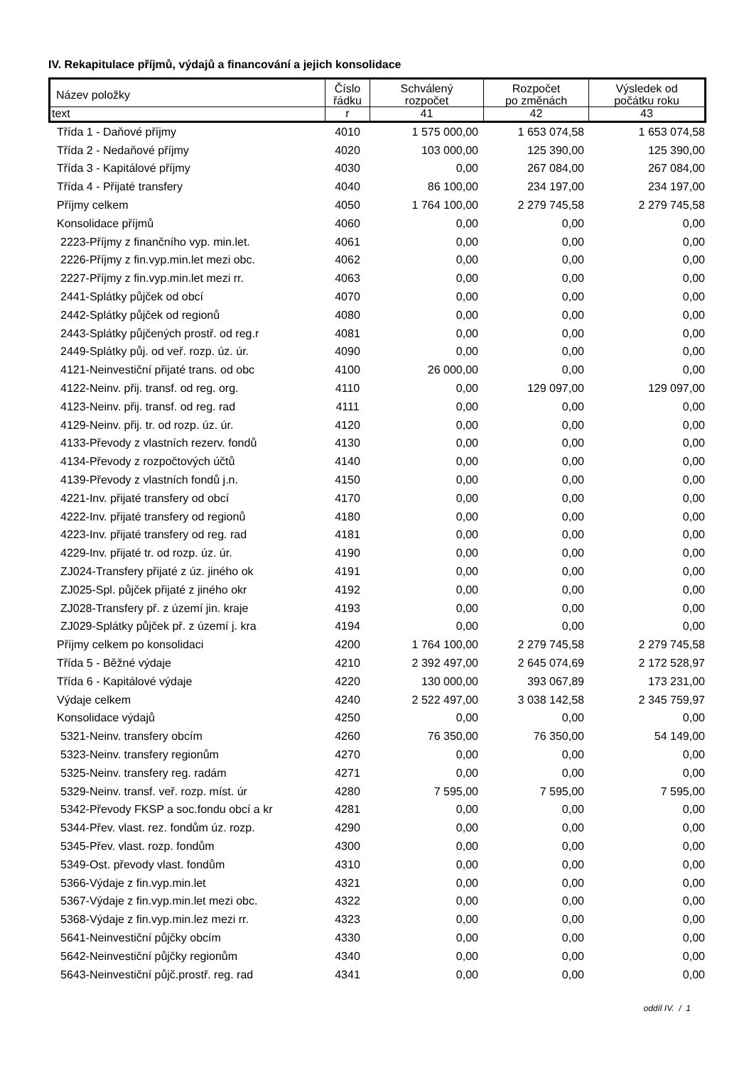IV. Rekapitulace příjmů, výdajů a financování a jejich konsolidace
| Název položky | Číslo řádku | Schválený rozpočet | Rozpočet po změnách | Výsledek od počátku roku |
| text | r | 41 | 42 | 43 |
| Třída 1 - Daňové příjmy | 4010 | 1 575 000,00 | 1 653 074,58 | 1 653 074,58 |
| Třída 2 - Nedaňové příjmy | 4020 | 103 000,00 | 125 390,00 | 125 390,00 |
| Třída 3 - Kapitálové příjmy | 4030 | 0,00 | 267 084,00 | 267 084,00 |
| Třída 4 - Přijaté transfery | 4040 | 86 100,00 | 234 197,00 | 234 197,00 |
| Příjmy celkem | 4050 | 1 764 100,00 | 2 279 745,58 | 2 279 745,58 |
| Konsolidace příjmů | 4060 | 0,00 | 0,00 | 0,00 |
| 2223-Příjmy z finančního vyp. min.let. | 4061 | 0,00 | 0,00 | 0,00 |
| 2226-Příjmy z fin.vyp.min.let mezi obc. | 4062 | 0,00 | 0,00 | 0,00 |
| 2227-Příjmy z fin.vyp.min.let mezi rr. | 4063 | 0,00 | 0,00 | 0,00 |
| 2441-Splátky půjček od obcí | 4070 | 0,00 | 0,00 | 0,00 |
| 2442-Splátky půjček od regionů | 4080 | 0,00 | 0,00 | 0,00 |
| 2443-Splátky půjčených prostř. od reg.r | 4081 | 0,00 | 0,00 | 0,00 |
| 2449-Splátky půj. od veř. rozp. úz. úr. | 4090 | 0,00 | 0,00 | 0,00 |
| 4121-Neinvestiční přijaté trans. od obc | 4100 | 26 000,00 | 0,00 | 0,00 |
| 4122-Neinv. přij. transf. od reg. org. | 4110 | 0,00 | 129 097,00 | 129 097,00 |
| 4123-Neinv. přij. transf. od reg. rad | 4111 | 0,00 | 0,00 | 0,00 |
| 4129-Neinv. přij. tr. od rozp. úz. úr. | 4120 | 0,00 | 0,00 | 0,00 |
| 4133-Převody z vlastních rezerv. fondů | 4130 | 0,00 | 0,00 | 0,00 |
| 4134-Převody z rozpočtových účtů | 4140 | 0,00 | 0,00 | 0,00 |
| 4139-Převody z vlastních fondů j.n. | 4150 | 0,00 | 0,00 | 0,00 |
| 4221-Inv. přijaté transfery od obcí | 4170 | 0,00 | 0,00 | 0,00 |
| 4222-Inv. přijaté transfery od regionů | 4180 | 0,00 | 0,00 | 0,00 |
| 4223-Inv. přijaté transfery od reg. rad | 4181 | 0,00 | 0,00 | 0,00 |
| 4229-Inv. přijaté tr. od rozp. úz. úr. | 4190 | 0,00 | 0,00 | 0,00 |
| ZJ024-Transfery přijaté z úz. jiného ok | 4191 | 0,00 | 0,00 | 0,00 |
| ZJ025-Spl. půjček přijaté z jiného okr | 4192 | 0,00 | 0,00 | 0,00 |
| ZJ028-Transfery př. z území jin. kraje | 4193 | 0,00 | 0,00 | 0,00 |
| ZJ029-Splátky půjček př. z území j. kra | 4194 | 0,00 | 0,00 | 0,00 |
| Příjmy celkem po konsolidaci | 4200 | 1 764 100,00 | 2 279 745,58 | 2 279 745,58 |
| Třída 5 - Běžné výdaje | 4210 | 2 392 497,00 | 2 645 074,69 | 2 172 528,97 |
| Třída 6 - Kapitálové výdaje | 4220 | 130 000,00 | 393 067,89 | 173 231,00 |
| Výdaje celkem | 4240 | 2 522 497,00 | 3 038 142,58 | 2 345 759,97 |
| Konsolidace výdajů | 4250 | 0,00 | 0,00 | 0,00 |
| 5321-Neinv. transfery obcím | 4260 | 76 350,00 | 76 350,00 | 54 149,00 |
| 5323-Neinv. transfery regionům | 4270 | 0,00 | 0,00 | 0,00 |
| 5325-Neinv. transfery reg. radám | 4271 | 0,00 | 0,00 | 0,00 |
| 5329-Neinv. transf. veř. rozp. míst. úr | 4280 | 7 595,00 | 7 595,00 | 7 595,00 |
| 5342-Převody FKSP a soc.fondu obcí a kr | 4281 | 0,00 | 0,00 | 0,00 |
| 5344-Přev. vlast. rez. fondům úz. rozp. | 4290 | 0,00 | 0,00 | 0,00 |
| 5345-Přev. vlast. rozp. fondům | 4300 | 0,00 | 0,00 | 0,00 |
| 5349-Ost. převody vlast. fondům | 4310 | 0,00 | 0,00 | 0,00 |
| 5366-Výdaje z fin.vyp.min.let | 4321 | 0,00 | 0,00 | 0,00 |
| 5367-Výdaje z fin.vyp.min.let mezi obc. | 4322 | 0,00 | 0,00 | 0,00 |
| 5368-Výdaje z fin.vyp.min.lez mezi rr. | 4323 | 0,00 | 0,00 | 0,00 |
| 5641-Neinvestiční půjčky obcím | 4330 | 0,00 | 0,00 | 0,00 |
| 5642-Neinvestiční půjčky regionům | 4340 | 0,00 | 0,00 | 0,00 |
| 5643-Neinvestiční půjč.prostř. reg. rad | 4341 | 0,00 | 0,00 | 0,00 |
oddíl IV. / 1